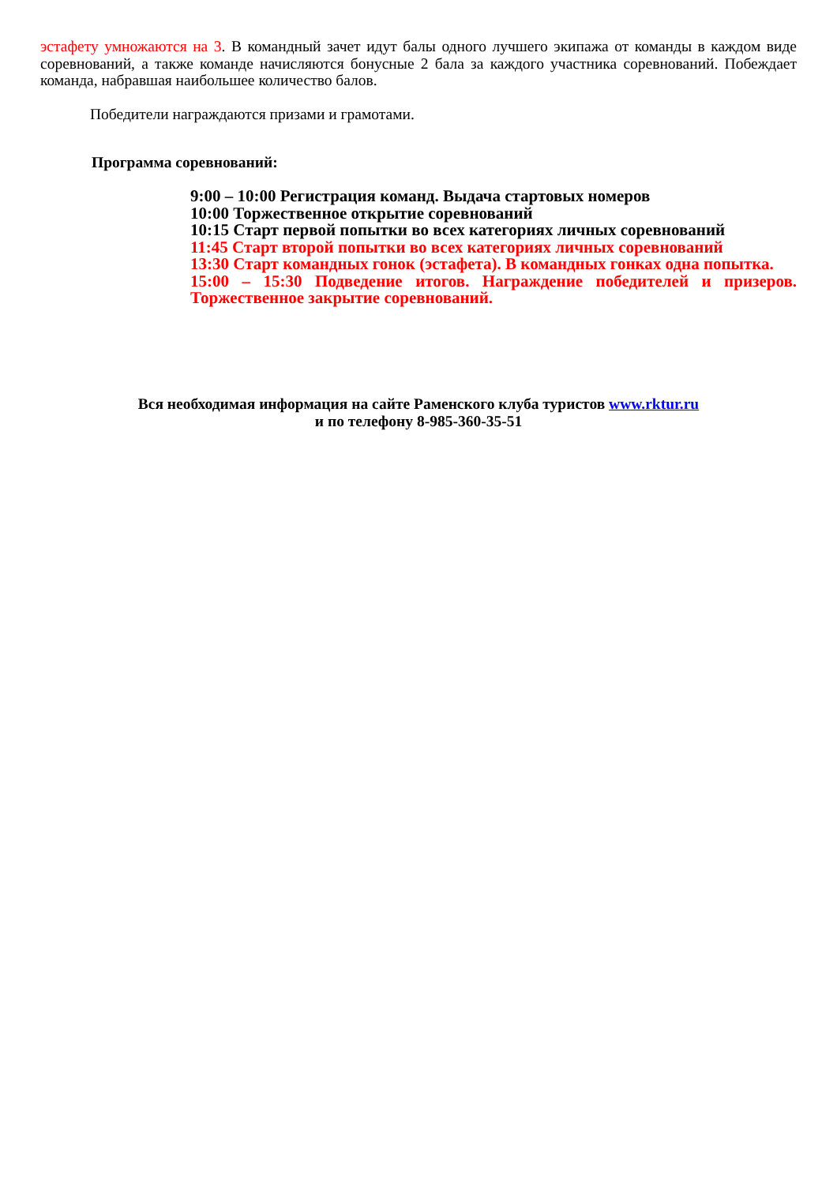эстафету умножаются на 3. В командный зачет идут балы одного лучшего экипажа от команды в каждом виде соревнований, а также команде начисляются бонусные 2 бала за каждого участника соревнований. Побеждает команда, набравшая наибольшее количество балов.
Победители награждаются призами и грамотами.
Программа соревнований:
9:00 – 10:00 Регистрация команд. Выдача стартовых номеров
10:00 Торжественное открытие соревнований
10:15 Старт первой попытки во всех категориях личных соревнований
11:45 Старт второй попытки во всех категориях личных соревнований
13:30 Старт командных гонок (эстафета). В командных гонках одна попытка.
15:00 – 15:30 Подведение итогов. Награждение победителей и призеров. Торжественное закрытие соревнований.
Вся необходимая информация на сайте Раменского клуба туристов www.rktur.ru
и по телефону 8-985-360-35-51